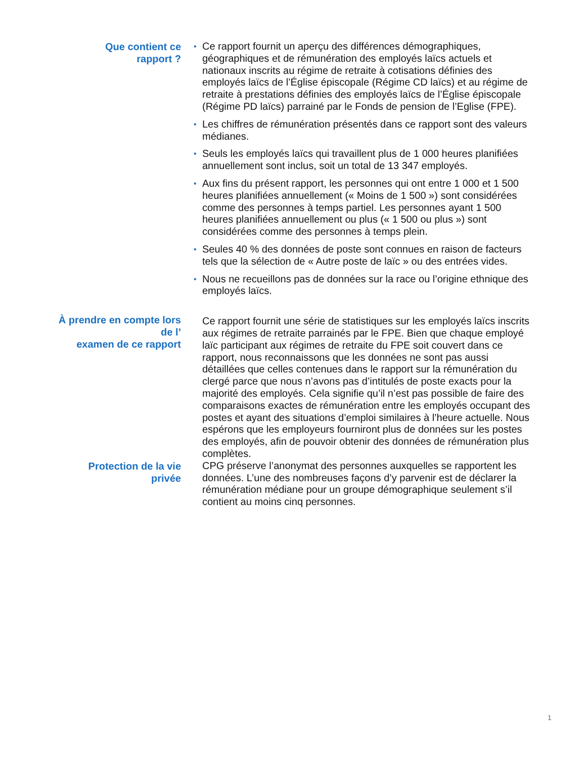Que contient ce
rapport ?
• Ce rapport fournit un aperçu des différences démographiques, géographiques et de rémunération des employés laïcs actuels et nationaux inscrits au régime de retraite à cotisations définies des employés laïcs de l’Église épiscopale (Régime CD laïcs) et au régime de retraite à prestations définies des employés laïcs de l’Église épiscopale (Régime PD laïcs) parrainé par le Fonds de pension de l’Eglise (FPE).
• Les chiffres de rémunération présentés dans ce rapport sont des valeurs médianes.
• Seuls les employés laïcs qui travaillent plus de 1 000 heures planifiées annuellement sont inclus, soit un total de 13 347 employés.
• Aux fins du présent rapport, les personnes qui ont entre 1 000 et 1 500 heures planifiées annuellement (« Moins de 1 500 ») sont considérées comme des personnes à temps partiel. Les personnes ayant 1 500 heures planifiées annuellement ou plus (« 1 500 ou plus ») sont considérées comme des personnes à temps plein.
• Seules 40 % des données de poste sont connues en raison de facteurs tels que la sélection de « Autre poste de laïc » ou des entrées vides.
• Nous ne recueillons pas de données sur la race ou l’origine ethnique des employés laïcs.
À prendre en compte lors
de l’
examen de ce rapport
Ce rapport fournit une série de statistiques sur les employés laïcs inscrits aux régimes de retraite parrainés par le FPE. Bien que chaque employé laïc participant aux régimes de retraite du FPE soit couvert dans ce rapport, nous reconnaissons que les données ne sont pas aussi détaillées que celles contenues dans le rapport sur la rémunération du clergé parce que nous n’avons pas d’intitulés de poste exacts pour la majorité des employés. Cela signifie qu’il n’est pas possible de faire des comparaisons exactes de rémunération entre les employés occupant des postes et ayant des situations d’emploi similaires à l’heure actuelle. Nous espérons que les employeurs fourniront plus de données sur les postes des employés, afin de pouvoir obtenir des données de rémunération plus complètes.
Protection de la vie
privée
CPG préserve l’anonymat des personnes auxquelles se rapportent les données. L’une des nombreuses façons d’y parvenir est de déclarer la rémunération médiane pour un groupe démographique seulement s’il contient au moins cinq personnes.
1